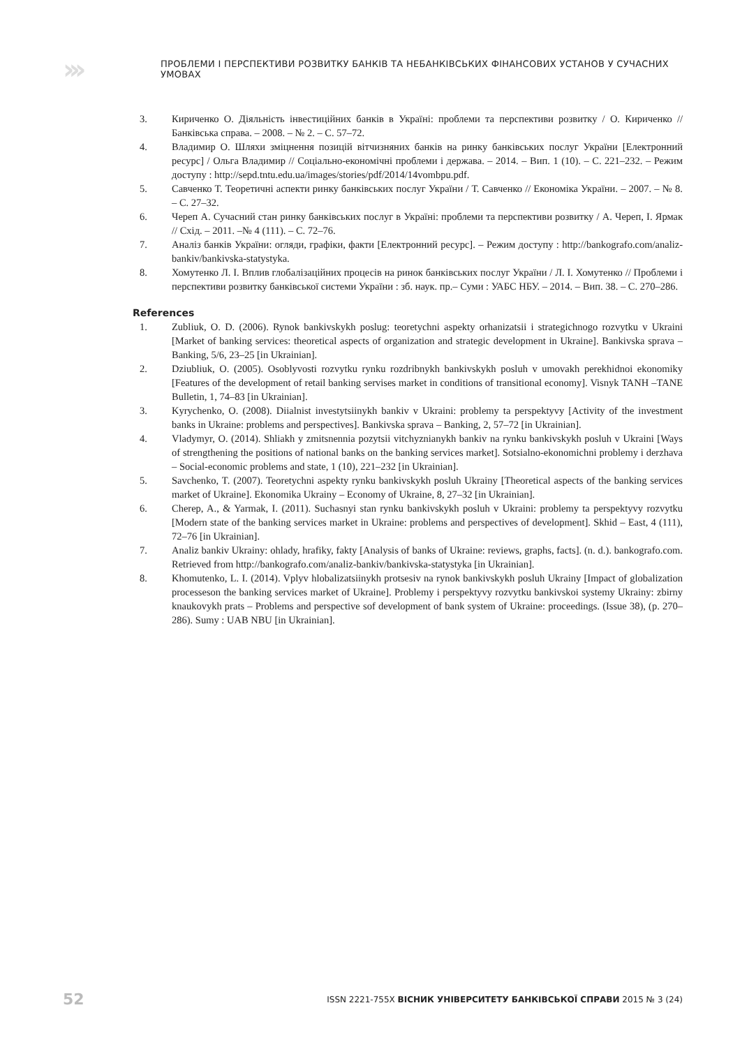›››
ПРОБЛЕМИ І ПЕРСПЕКТИВИ РОЗВИТКУ БАНКІВ ТА НЕБАНКІВСЬКИХ ФІНАНСОВИХ УСТАНОВ У СУЧАСНИХ УМОВАХ
3. Кириченко О. Діяльність інвестиційних банків в Україні: проблеми та перспективи розвитку / О. Кириченко // Банківська справа. – 2008. – № 2. – С. 57–72.
4. Владимир О. Шляхи зміцнення позицій вітчизняних банків на ринку банківських послуг України [Електронний ресурс] / Ольга Владимир // Соціально-економічні проблеми і держава. – 2014. – Вип. 1 (10). – С. 221–232. – Режим доступу : http://sepd.tntu.edu.ua/images/stories/pdf/2014/14vombpu.pdf.
5. Савченко Т. Теоретичні аспекти ринку банківських послуг України / Т. Савченко // Економіка України. – 2007. – № 8. – С. 27–32.
6. Череп А. Сучасний стан ринку банківських послуг в Україні: проблеми та перспективи розвитку / А. Череп, І. Ярмак // Схід. – 2011. –№ 4 (111). – С. 72–76.
7. Аналіз банків України: огляди, графіки, факти [Електронний ресурс]. – Режим доступу : http://bankografo.com/analiz-bankiv/bankivska-statystyka.
8. Хомутенко Л. І. Вплив глобалізаційних процесів на ринок банківських послуг України / Л. І. Хомутенко // Проблеми і перспективи розвитку банківської системи України : зб. наук. пр.– Суми : УАБС НБУ. – 2014. – Вип. 38. – С. 270–286.
References
1. Zubliuk, O. D. (2006). Rynok bankivskykh poslug: teoretychni aspekty orhanizatsii i strategichnogo rozvytku v Ukraini [Market of banking services: theoretical aspects of organization and strategic development in Ukraine]. Bankivska sprava – Banking, 5/6, 23–25 [in Ukrainian].
2. Dziubliuk, O. (2005). Osoblyvosti rozvytku rynku rozdribnykh bankivskykh posluh v umovakh perekhidnoi ekonomiky [Features of the development of retail banking servises market in conditions of transitional economy]. Visnyk TANH –TANE Bulletin, 1, 74–83 [in Ukrainian].
3. Kyrychenko, O. (2008). Diialnist investytsiinykh bankiv v Ukraini: problemy ta perspektyvy [Activity of the investment banks in Ukraine: problems and perspectives]. Bankivska sprava – Banking, 2, 57–72 [in Ukrainian].
4. Vladymyr, O. (2014). Shliakh y zmitsnennia pozytsii vitchyznianykh bankiv na rynku bankivskykh posluh v Ukraini [Ways of strengthening the positions of national banks on the banking services market]. Sotsialno-ekonomichni problemy i derzhava – Social-economic problems and state, 1 (10), 221–232 [in Ukrainian].
5. Savchenko, T. (2007). Teoretychni aspekty rynku bankivskykh posluh Ukrainy [Theoretical aspects of the banking services market of Ukraine]. Ekonomika Ukrainy – Economy of Ukraine, 8, 27–32 [in Ukrainian].
6. Cherep, A., & Yarmak, I. (2011). Suchasnyi stan rynku bankivskykh posluh v Ukraini: problemy ta perspektyvy rozvytku [Modern state of the banking services market in Ukraine: problems and perspectives of development]. Skhid – East, 4 (111), 72–76 [in Ukrainian].
7. Analiz bankiv Ukrainy: ohlady, hrafiky, fakty [Analysis of banks of Ukraine: reviews, graphs, facts]. (n. d.). bankografo.com. Retrieved from http://bankografo.com/analiz-bankiv/bankivska-statystyka [in Ukrainian].
8. Khomutenko, L. I. (2014). Vplyv hlobalizatsiinykh protsesiv na rynok bankivskykh posluh Ukrainy [Impact of globalization processeson the banking services market of Ukraine]. Problemy i perspektyvy rozvytku bankivskoi systemy Ukrainy: zbirny knaukovykh prats – Problems and perspective sof development of bank system of Ukraine: proceedings. (Issue 38), (p. 270–286). Sumy : UAB NBU [in Ukrainian].
52 ISSN 2221-755X ВІСНИК УНІВЕРСИТЕТУ БАНКІВСЬКОЇ СПРАВИ 2015 № 3 (24)